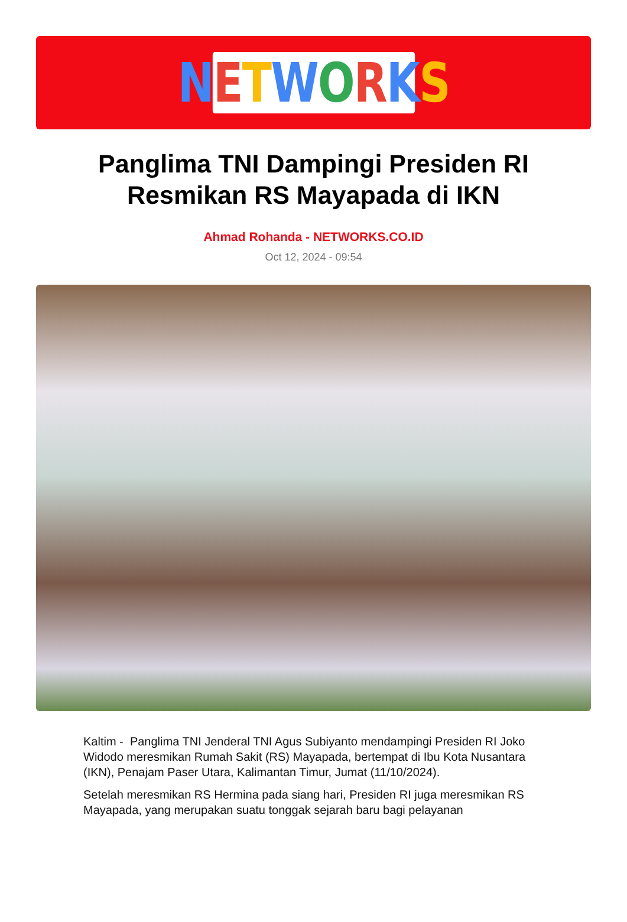NETWORKS
Panglima TNI Dampingi Presiden RI Resmikan RS Mayapada di IKN
Ahmad Rohanda - NETWORKS.CO.ID
Oct 12, 2024 - 09:54
Kaltim - Panglima TNI Jenderal TNI Agus Subiyanto mendampingi Presiden RI Joko Widodo meresmikan Rumah Sakit (RS) Mayapada, bertempat di Ibu Kota Nusantara (IKN), Penajam Paser Utara, Kalimantan Timur, Jumat (11/10/2024).
Setelah meresmikan RS Hermina pada siang hari, Presiden RI juga meresmikan RS Mayapada, yang merupakan suatu tonggak sejarah baru bagi pelayanan